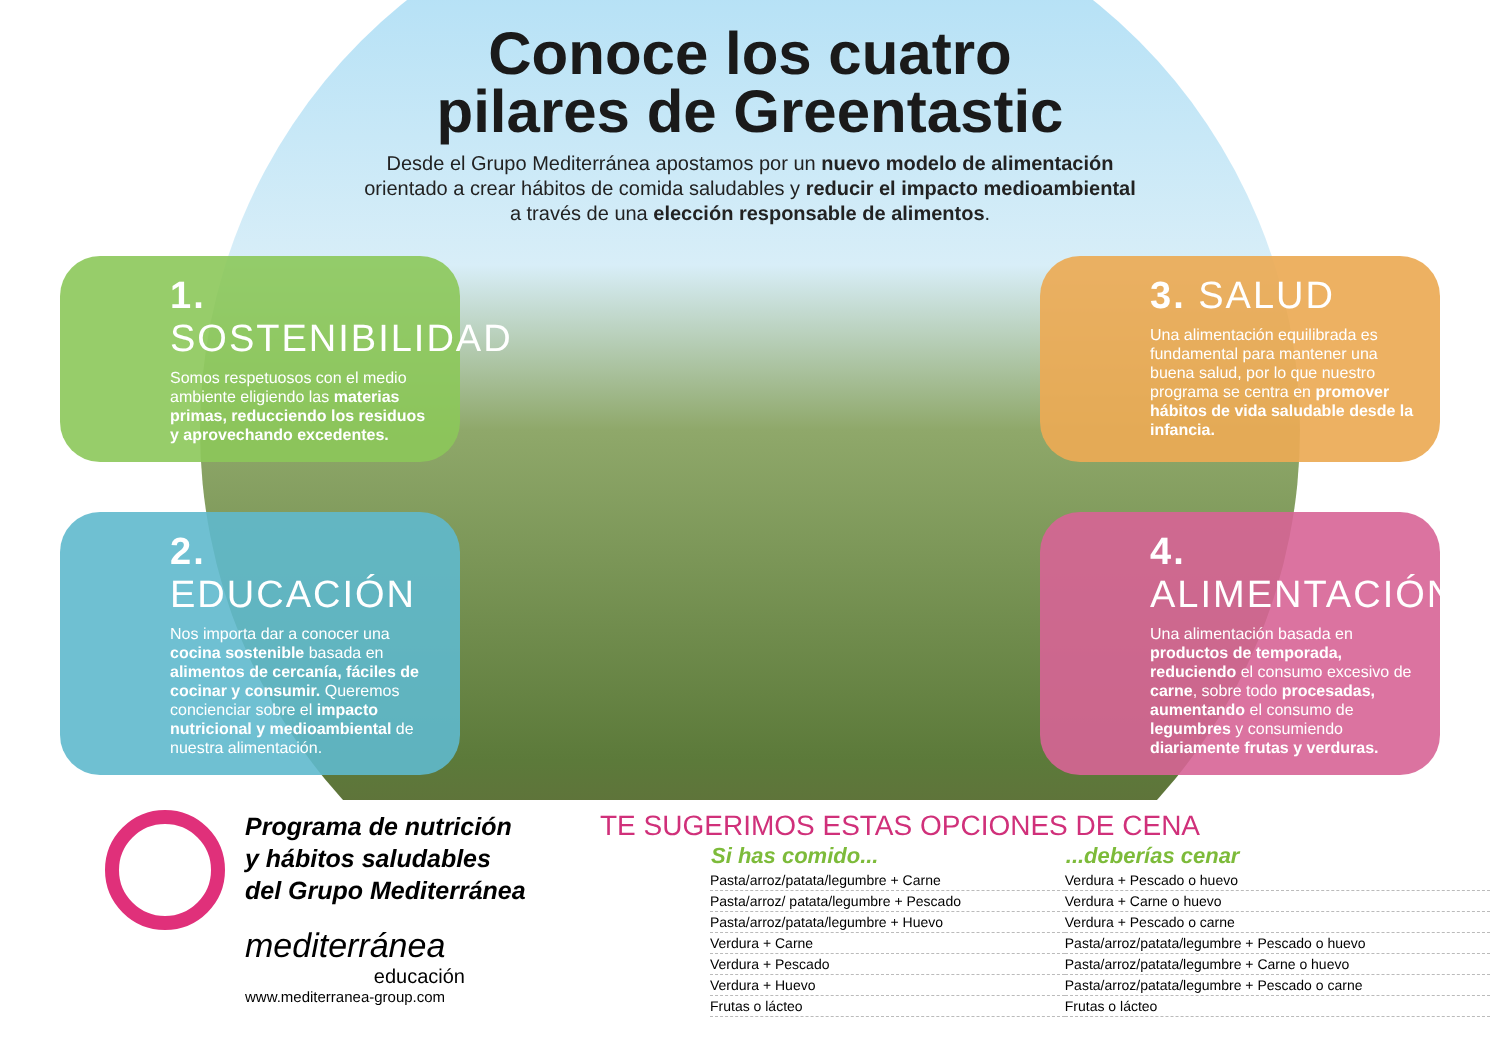Conoce los cuatro
pilares de Greentastic
Desde el Grupo Mediterránea apostamos por un nuevo modelo de alimentación orientado a crear hábitos de comida saludables y reducir el impacto medioambiental a través de una elección responsable de alimentos.
1. SOSTENIBILIDAD
Somos respetuosos con el medio ambiente eligiendo las materias primas, reducciendo los residuos y aprovechando excedentes.
3. SALUD
Una alimentación equilibrada es fundamental para mantener una buena salud, por lo que nuestro programa se centra en promover hábitos de vida saludable desde la infancia.
2. EDUCACIÓN
Nos importa dar a conocer una cocina sostenible basada en alimentos de cercanía, fáciles de cocinar y consumir. Queremos concienciar sobre el impacto nutricional y medioambiental de nuestra alimentación.
4. ALIMENTACIÓN
Una alimentación basada en productos de temporada, reduciendo el consumo excesivo de carne, sobre todo procesadas, aumentando el consumo de legumbres y consumiendo diariamente frutas y verduras.
Programa de nutrición
y hábitos saludables
del Grupo Mediterránea
mediterránea
educación
www.mediterranea-group.com
TE SUGERIMOS ESTAS OPCIONES DE CENA
| Si has comido... | ...deberías cenar |
| --- | --- |
| Pasta/arroz/patata/legumbre + Carne | Verdura + Pescado o huevo |
| Pasta/arroz/ patata/legumbre + Pescado | Verdura + Carne o huevo |
| Pasta/arroz/patata/legumbre + Huevo | Verdura + Pescado o carne |
| Verdura + Carne | Pasta/arroz/patata/legumbre + Pescado o huevo |
| Verdura + Pescado | Pasta/arroz/patata/legumbre + Carne o huevo |
| Verdura + Huevo | Pasta/arroz/patata/legumbre + Pescado o carne |
| Frutas o lácteo | Frutas o lácteo |